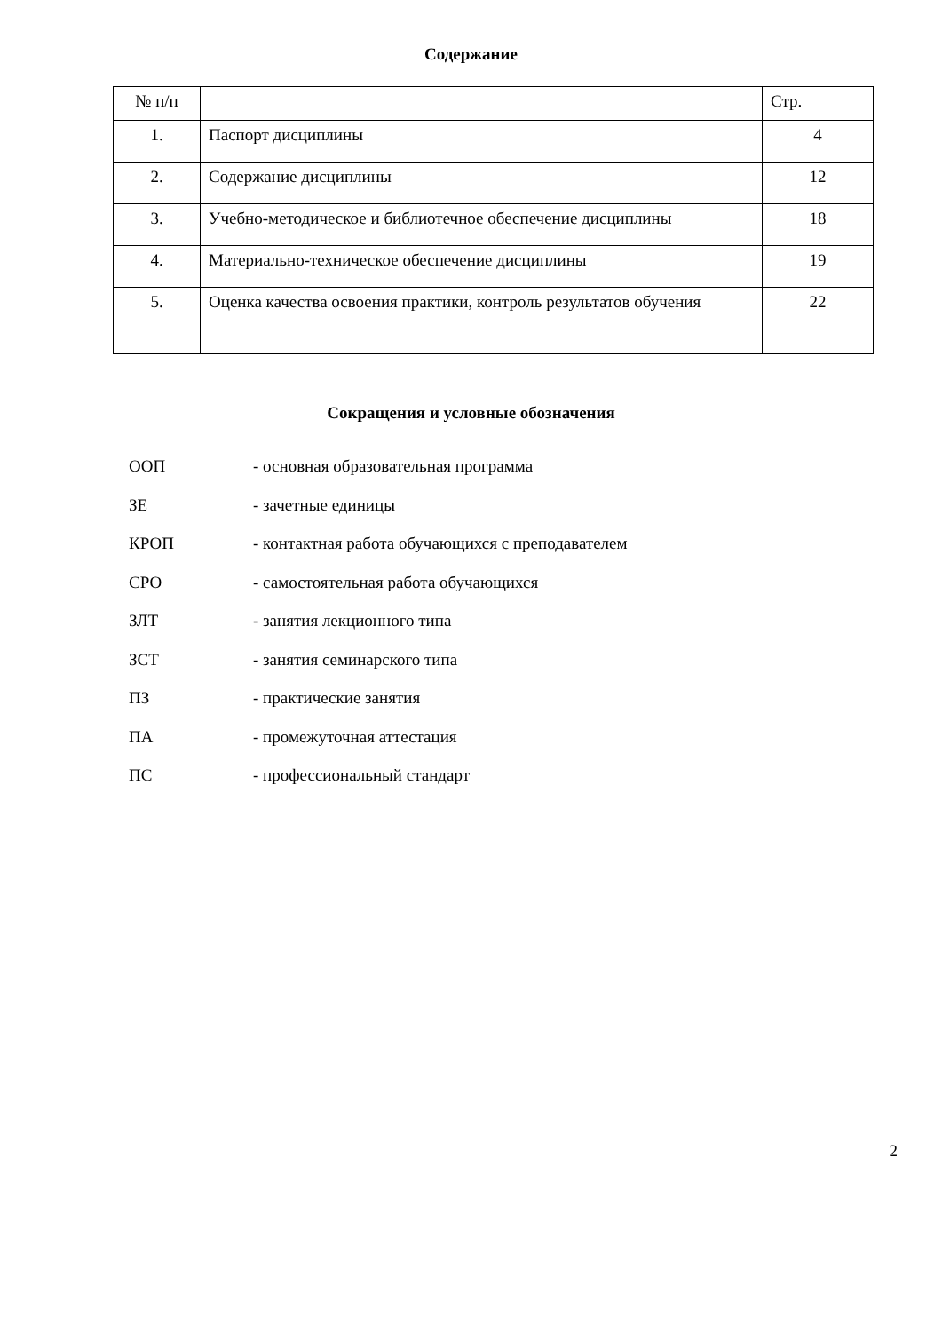Содержание
| № п/п | | Стр. |
| 1. | Паспорт дисциплины | 4 |
| 2. | Содержание дисциплины | 12 |
| 3. | Учебно-методическое и библиотечное обеспечение дисциплины | 18 |
| 4. | Материально-техническое обеспечение дисциплины | 19 |
| 5. | Оценка качества освоения практики, контроль результатов обучения | 22 |
Сокращения и условные обозначения
ООП - основная образовательная программа
ЗЕ - зачетные единицы
КРОП - контактная работа обучающихся с преподавателем
СРО - самостоятельная работа обучающихся
ЗЛТ - занятия лекционного типа
ЗСТ - занятия семинарского типа
ПЗ - практические занятия
ПА - промежуточная аттестация
ПС - профессиональный стандарт
2